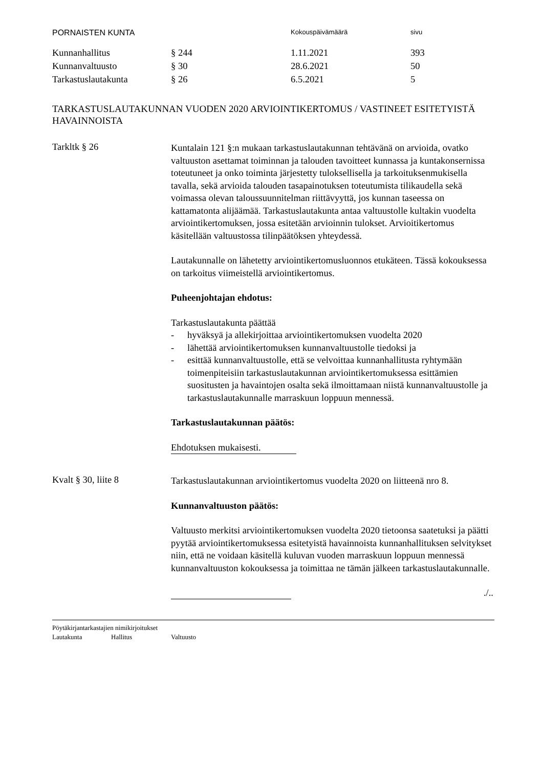PORNAISTEN KUNTA
Kokouspäivämäärä sivu
| Kunnanhallitus | § 244 | 1.11.2021 | 393 |
| Kunnanvaltuusto | § 30 | 28.6.2021 | 50 |
| Tarkastuslautakunta | § 26 | 6.5.2021 | 5 |
TARKASTUSLAUTAKUNNAN VUODEN 2020 ARVIOINTIKERTOMUS / VASTINEET ESITETYISTÄ HAVAINNOISTA
Tarkltk § 26
Kuntalain 121 §:n mukaan tarkastuslautakunnan tehtävänä on arvioida, ovatko valtuuston asettamat toiminnan ja talouden tavoitteet kunnassa ja kuntakonsernissa toteutuneet ja onko toiminta järjestetty tuloksellisella ja tarkoituksenmukisella tavalla, sekä arvioida talouden tasapainotuksen toteutumista tilikaudella sekä voimassa olevan taloussuunnitelman riittävyyttä, jos kunnan taseessa on kattamatonta alijäämää. Tarkastuslautakunta antaa valtuustolle kultakin vuodelta arviointikertomuksen, jossa esitetään arvioinnin tulokset. Arvioitikertomus käsitellään valtuustossa tilinpäätöksen yhteydessä.
Lautakunnalle on lähetetty arviointikertomusluonnos etukäteen. Tässä kokouksessa on tarkoitus viimeistellä arviointikertomus.
Puheenjohtajan ehdotus:
Tarkastuslautakunta päättää
- hyväksyä ja allekirjoittaa arviointikertomuksen vuodelta 2020
- lähettää arviointikertomuksen kunnanvaltuustolle tiedoksi ja
- esittää kunnanvaltuustolle, että se velvoittaa kunnanhallitusta ryhtymään toimenpiteisiin tarkastuslautakunnan arviointikertomuksessa esittämien suositusten ja havaintojen osalta sekä ilmoittamaan niistä kunnanvaltuustolle ja tarkastuslautakunnalle marraskuun loppuun mennessä.
Tarkastuslautakunnan päätös:
Ehdotuksen mukaisesti.
Kvalt § 30, liite 8
Tarkastuslautakunnan arviointikertomus vuodelta 2020 on liitteenä nro 8.
Kunnanvaltuuston päätös:
Valtuusto merkitsi arviointikertomuksen vuodelta 2020 tietoonsa saatetuksi ja päätti pyytää arviointikertomuksessa esitetyistä havainnoista kunnanhallituksen selvitykset niin, että ne voidaan käsitellä kuluvan vuoden marraskuun loppuun mennessä kunnanvaltuuston kokouksessa ja toimittaa ne tämän jälkeen tarkastuslautakunnalle.
./..
Pöytäkirjantarkastajien nimikirjoitukset
Lautakunta Hallitus Valtuusto